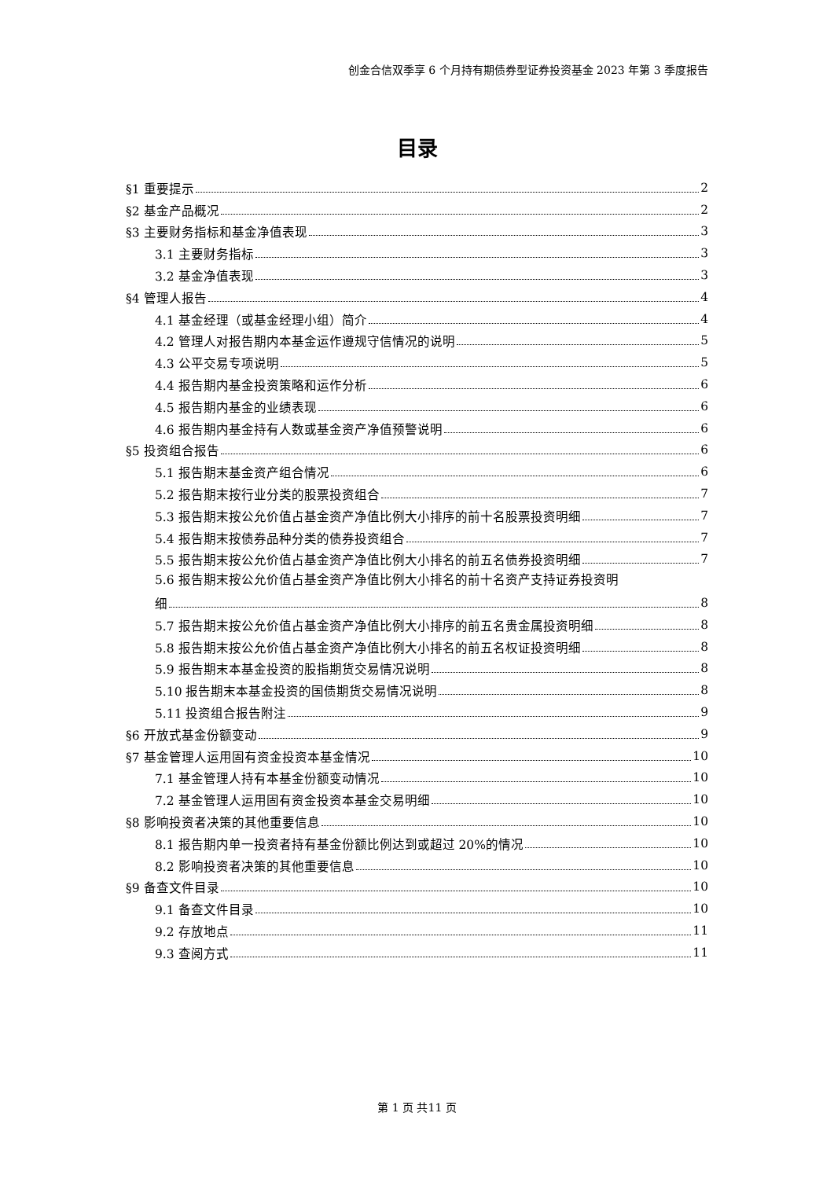创金合信双季享 6 个月持有期债券型证券投资基金 2023 年第 3 季度报告
目录
§1 重要提示 2
§2 基金产品概况 2
§3 主要财务指标和基金净值表现 3
3.1 主要财务指标 3
3.2 基金净值表现 3
§4 管理人报告 4
4.1 基金经理（或基金经理小组）简介 4
4.2 管理人对报告期内本基金运作遵规守信情况的说明 5
4.3 公平交易专项说明 5
4.4 报告期内基金投资策略和运作分析 6
4.5 报告期内基金的业绩表现 6
4.6 报告期内基金持有人数或基金资产净值预警说明 6
§5 投资组合报告 6
5.1 报告期末基金资产组合情况 6
5.2 报告期末按行业分类的股票投资组合 7
5.3 报告期末按公允价值占基金资产净值比例大小排序的前十名股票投资明细 7
5.4 报告期末按债券品种分类的债券投资组合 7
5.5 报告期末按公允价值占基金资产净值比例大小排名的前五名债券投资明细 7
5.6 报告期末按公允价值占基金资产净值比例大小排名的前十名资产支持证券投资明
细 8
5.7 报告期末按公允价值占基金资产净值比例大小排序的前五名贵金属投资明细 8
5.8 报告期末按公允价值占基金资产净值比例大小排名的前五名权证投资明细 8
5.9 报告期末本基金投资的股指期货交易情况说明 8
5.10 报告期末本基金投资的国债期货交易情况说明 8
5.11 投资组合报告附注 9
§6 开放式基金份额变动 9
§7 基金管理人运用固有资金投资本基金情况 10
7.1 基金管理人持有本基金份额变动情况 10
7.2 基金管理人运用固有资金投资本基金交易明细 10
§8 影响投资者决策的其他重要信息 10
8.1 报告期内单一投资者持有基金份额比例达到或超过 20%的情况 10
8.2 影响投资者决策的其他重要信息 10
§9 备查文件目录 10
9.1 备查文件目录 10
9.2 存放地点 11
9.3 查阅方式 11
第 1 页 共11 页